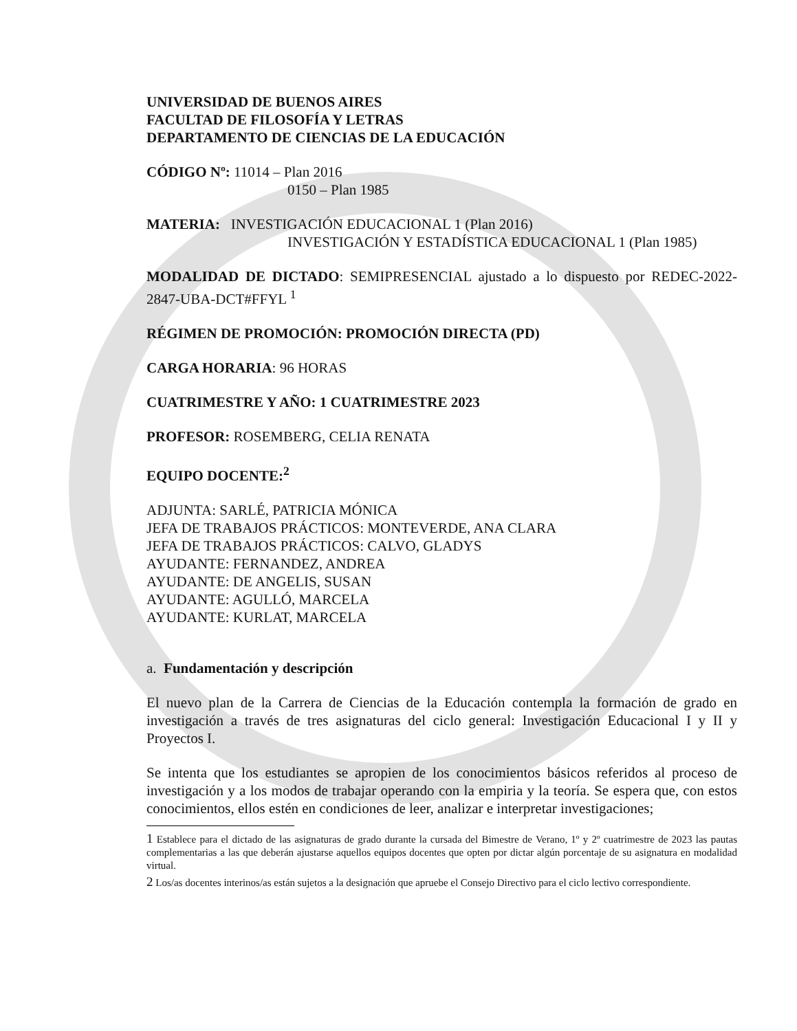UNIVERSIDAD DE BUENOS AIRES
FACULTAD DE FILOSOFÍA Y LETRAS
DEPARTAMENTO DE CIENCIAS DE LA EDUCACIÓN
CÓDIGO Nº: 11014 – Plan 2016
0150 – Plan 1985
MATERIA: INVESTIGACIÓN EDUCACIONAL 1 (Plan 2016)
INVESTIGACIÓN Y ESTADÍSTICA EDUCACIONAL 1 (Plan 1985)
MODALIDAD DE DICTADO: SEMIPRESENCIAL ajustado a lo dispuesto por REDEC-2022-2847-UBA-DCT#FFYL <sup>1</sup>
RÉGIMEN DE PROMOCIÓN: PROMOCIÓN DIRECTA (PD)
CARGA HORARIA: 96 HORAS
CUATRIMESTRE Y AÑO: 1 CUATRIMESTRE 2023
PROFESOR: ROSEMBERG, CELIA RENATA
EQUIPO DOCENTE:<sup>2</sup>
ADJUNTA: SARLÉ, PATRICIA MÓNICA
JEFA DE TRABAJOS PRÁCTICOS: MONTEVERDE, ANA CLARA
JEFA DE TRABAJOS PRÁCTICOS: CALVO, GLADYS
AYUDANTE: FERNANDEZ, ANDREA
AYUDANTE: DE ANGELIS, SUSAN
AYUDANTE: AGULLÓ, MARCELA
AYUDANTE: KURLAT, MARCELA
a. Fundamentación y descripción
El nuevo plan de la Carrera de Ciencias de la Educación contempla la formación de grado en investigación a través de tres asignaturas del ciclo general: Investigación Educacional I y II y Proyectos I.
Se intenta que los estudiantes se apropien de los conocimientos básicos referidos al proceso de investigación y a los modos de trabajar operando con la empiria y la teoría. Se espera que, con estos conocimientos, ellos estén en condiciones de leer, analizar e interpretar investigaciones;
1 Establece para el dictado de las asignaturas de grado durante la cursada del Bimestre de Verano, 1º y 2º cuatrimestre de 2023 las pautas complementarias a las que deberán ajustarse aquellos equipos docentes que opten por dictar algún porcentaje de su asignatura en modalidad virtual.
2 Los/as docentes interinos/as están sujetos a la designación que apruebe el Consejo Directivo para el ciclo lectivo correspondiente.